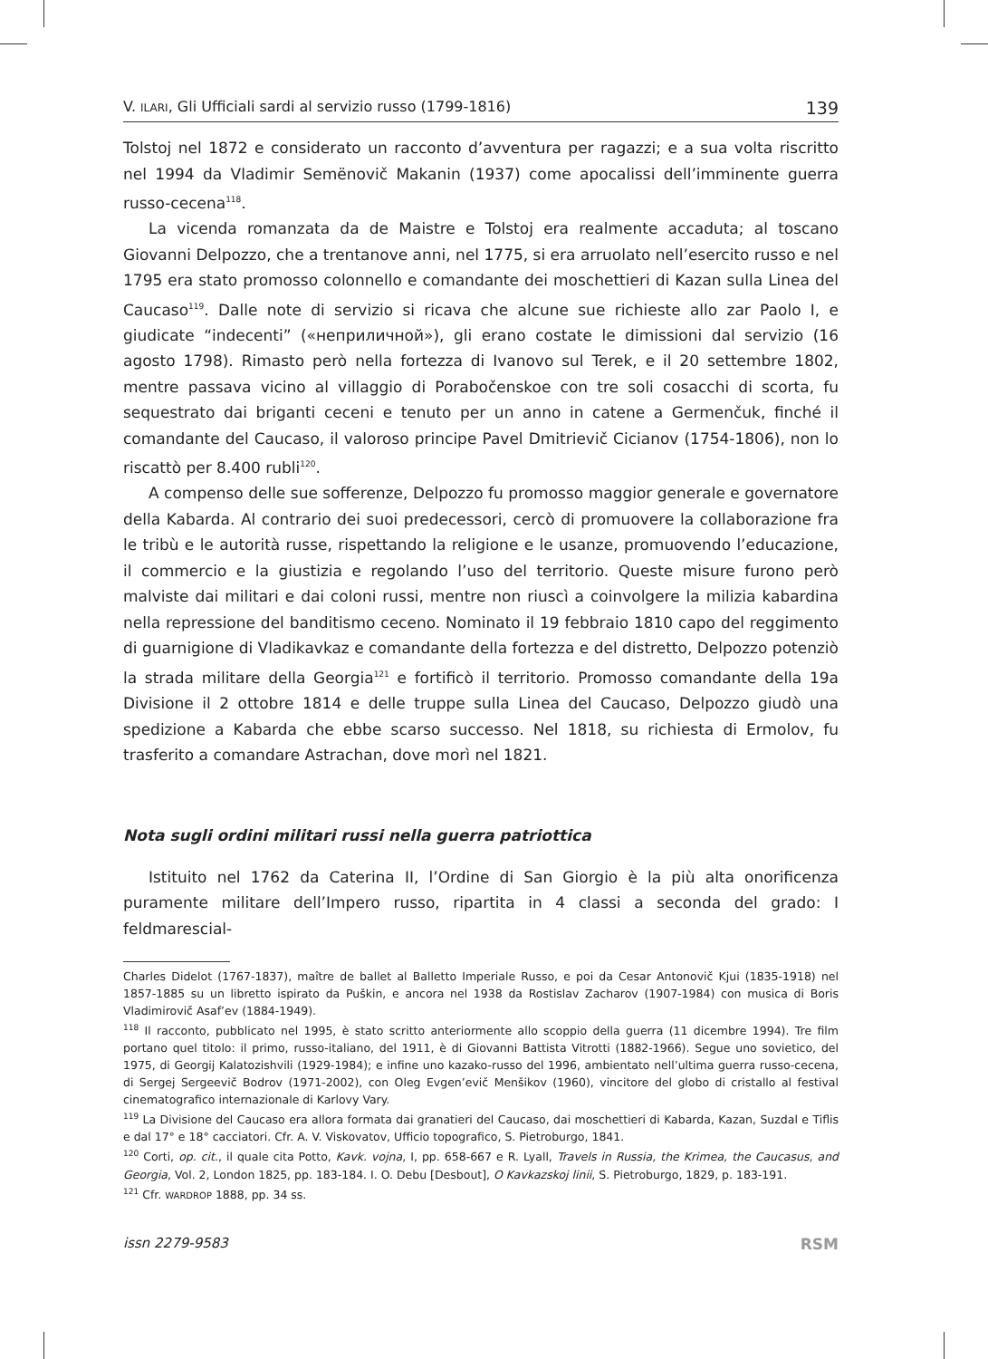V. ILARI, Gli Ufficiali sardi al servizio russo (1799-1816) 139
Tolstoj nel 1872 e considerato un racconto d’avventura per ragazzi; e a sua volta riscritto nel 1994 da Vladimir Semënovič Makanin (1937) come apocalissi dell’imminente guerra russo-cecena<sup>118</sup>.
La vicenda romanzata da de Maistre e Tolstoj era realmente accaduta; al toscano Giovanni Delpozzo, che a trentanove anni, nel 1775, si era arruolato nell’esercito russo e nel 1795 era stato promosso colonnello e comandante dei moschettieri di Kazan sulla Linea del Caucaso<sup>119</sup>. Dalle note di servizio si ricava che alcune sue richieste allo zar Paolo I, e giudicate “indecenti” («неприличной»), gli erano costate le dimissioni dal servizio (16 agosto 1798). Rimasto però nella fortezza di Ivanovo sul Terek, e il 20 settembre 1802, mentre passava vicino al villaggio di Porabočenskoe con tre soli cosacchi di scorta, fu sequestrato dai briganti ceceni e tenuto per un anno in catene a Germenčuk, finché il comandante del Caucaso, il valoroso principe Pavel Dmitrievič Cicianov (1754-1806), non lo riscattò per 8.400 rubli<sup>120</sup>.
A compenso delle sue sofferenze, Delpozzo fu promosso maggior generale e governatore della Kabarda. Al contrario dei suoi predecessori, cercò di promuovere la collaborazione fra le tribù e le autorità russe, rispettando la religione e le usanze, promuovendo l’educazione, il commercio e la giustizia e regolando l’uso del territorio. Queste misure furono però malviste dai militari e dai coloni russi, mentre non riuscì a coinvolgere la milizia kabardina nella repressione del banditismo ceceno. Nominato il 19 febbraio 1810 capo del reggimento di guarnigione di Vladikavkaz e comandante della fortezza e del distretto, Delpozzo potenziò la strada militare della Georgia<sup>121</sup> e fortificò il territorio. Promosso comandante della 19a Divisione il 2 ottobre 1814 e delle truppe sulla Linea del Caucaso, Delpozzo giudò una spedizione a Kabarda che ebbe scarso successo. Nel 1818, su richiesta di Ermolov, fu trasferito a comandare Astrachan, dove morì nel 1821.
Nota sugli ordini militari russi nella guerra patriottica
Istituito nel 1762 da Caterina II, l’Ordine di San Giorgio è la più alta onorificenza puramente militare dell’Impero russo, ripartita in 4 classi a seconda del grado: I feldmarescial-
Charles Didelot (1767-1837), maître de ballet al Balletto Imperiale Russo, e poi da Cesar Antonovič Kjui (1835-1918) nel 1857-1885 su un libretto ispirato da Puškin, e ancora nel 1938 da Rostislav Zacharov (1907-1984) con musica di Boris Vladimirovič Asaf’ev (1884-1949).
<sup>118</sup> Il racconto, pubblicato nel 1995, è stato scritto anteriormente allo scoppio della guerra (11 dicembre 1994). Tre film portano quel titolo: il primo, russo-italiano, del 1911, è di Giovanni Battista Vitrotti (1882-1966). Segue uno sovietico, del 1975, di Georgij Kalatozishvili (1929-1984); e infine uno kazako-russo del 1996, ambientato nell’ultima guerra russo-cecena, di Sergej Sergeevič Bodrov (1971-2002), con Oleg Evgen’evič Menšikov (1960), vincitore del globo di cristallo al festival cinematografico internazionale di Karlovy Vary.
<sup>119</sup> La Divisione del Caucaso era allora formata dai granatieri del Caucaso, dai moschettieri di Kabarda, Kazan, Suzdal e Tiflis e dal 17° e 18° cacciatori. Cfr. A. V. Viskovatov, Ufficio topografico, S. Pietroburgo, 1841.
<sup>120</sup> Corti, op. cit., il quale cita Potto, Kavk. vojna, I, pp. 658-667 e R. Lyall, Travels in Russia, the Krimea, the Caucasus, and Georgia, Vol. 2, London 1825, pp. 183-184. I. O. Debu [Desbout], O Kavkazskoj linii, S. Pietroburgo, 1829, p. 183-191.
<sup>121</sup> Cfr. WARDROP 1888, pp. 34 ss.
issn 2279-9583 RSM